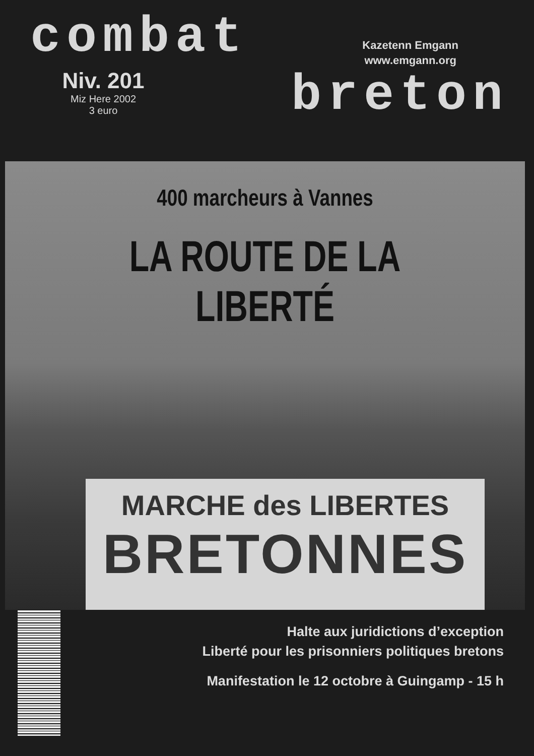combat
Kazetenn Emgann
www.emgann.org
Niv. 201
Miz Here 2002
3 euro
breton
400 marcheurs à Vannes
LA ROUTE DE LA LIBERTÉ
MARCHE des LIBERTES
BRETONNES
Halte aux juridictions d’exception
Liberté pour les prisonniers politiques bretons
Manifestation le 12 octobre à Guingamp - 15 h